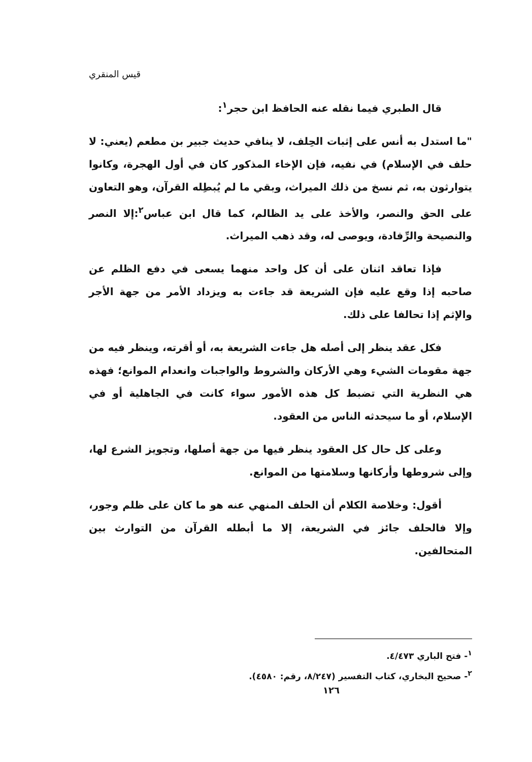قيس المنقري
قال الطبري فيما نقله عنه الحافظ ابن حجر<sup>١</sup>:
"ما استدل به أنس على إثبات الحِلف، لا ينافي حديث جبير بن مطعم (يعني: لا حلف في الإسلام) في نفيه، فإن الإخاء المذكور كان في أول الهجرة، وكانوا يتوارثون به، ثم نسخ من ذلك الميراث، وبقي ما لم يُبطِله القرآن، وهو التعاون على الحق والنصر، والأخذ على يد الظالم، كما قال ابن عباس<sup>٢</sup>:إلا النصر والنصيحة والرِّفادة، ويوصى له، وقد ذهب الميراث.
فإذا تعاقد اثنان على أن كل واحد منهما يسعى في دفع الظلم عن صاحبه إذا وقع عليه فإن الشريعة قد جاءت به ويزداد الأمر من جهة الأجر والإثم إذا تحالفا على ذلك.
فكل عقد ينظر إلى أصله هل جاءت الشريعة به، أو أقرته، وينظر فيه من جهة مقومات الشيء وهي الأركان والشروط والواجبات وانعدام الموانع؛ فهذه هي النظرية التي تضبط كل هذه الأمور سواء كانت في الجاهلية أو في الإسلام، أو ما سيحدثه الناس من العقود.
وعلى كل حال كل العقود ينظر فيها من جهة أصلها، وتجويز الشرع لها، وإلى شروطها وأركانها وسلامتها من الموانع.
أقول: وخلاصة الكلام أن الحلف المنهي عنه هو ما كان على ظلم وجور، وإلا فالحلف جائز في الشريعة، إلا ما أبطله القرآن من التوارث بين المتحالفين.
<sup>١</sup>- فتح الباري ٤/٤٧٣.
<sup>٢</sup>- صحيح البخاري، كتاب التفسير (٨/٢٤٧، رقم: ٤٥٨٠).
١٢٦